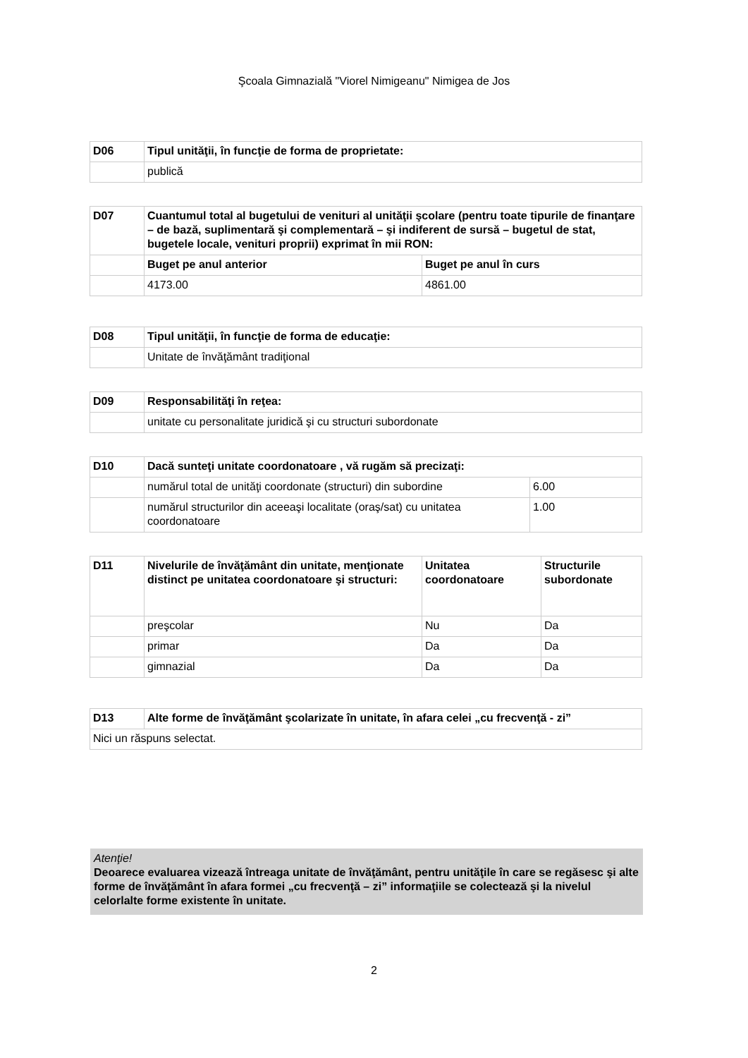Şcoala Gimnazială "Viorel Nimigeanu" Nimigea de Jos
| D06 | Tipul unităţii, în funcţie de forma de proprietate: |
| | publică |
| D07 | Cuantumul total al bugetului de venituri al unităţii şcolare (pentru toate tipurile de finanţare – de bază, suplimentară şi complementară – şi indiferent de sursă – bugetul de stat, bugetele locale, venituri proprii) exprimat în mii RON: | |
| | Buget pe anul anterior | Buget pe anul în curs |
| | 4173.00 | 4861.00 |
| D08 | Tipul unităţii, în funcţie de forma de educaţie: |
| | Unitate de învăţământ tradiţional |
| D09 | Responsabilităţi în reţea: |
| | unitate cu personalitate juridică şi cu structuri subordonate |
| D10 | Dacă sunteţi unitate coordonatoare , vă rugăm să precizaţi: | |
| | numărul total de unităţi coordonate (structuri) din subordine | 6.00 |
| | numărul structurilor din aceeaşi localitate (oraş/sat) cu unitatea coordonatoare | 1.00 |
| D11 | Nivelurile de învăţământ din unitate, menţionate distinct pe unitatea coordonatoare şi structuri: | Unitatea coordonatoare | Structurile subordonate |
| | preşcolar | Nu | Da |
| | primar | Da | Da |
| | gimnazial | Da | Da |
| D13 | Alte forme de învăţământ şcolarizate în unitate, în afara celei „cu frecvenţă - zi” |
| Nici un răspuns selectat. | |
Atenţie!
Deoarece evaluarea vizează întreaga unitate de învăţământ, pentru unităţile în care se regăsesc şi alte forme de învăţământ în afara formei „cu frecvenţă – zi” informaţiile se colectează şi la nivelul celorlalte forme existente în unitate.
2